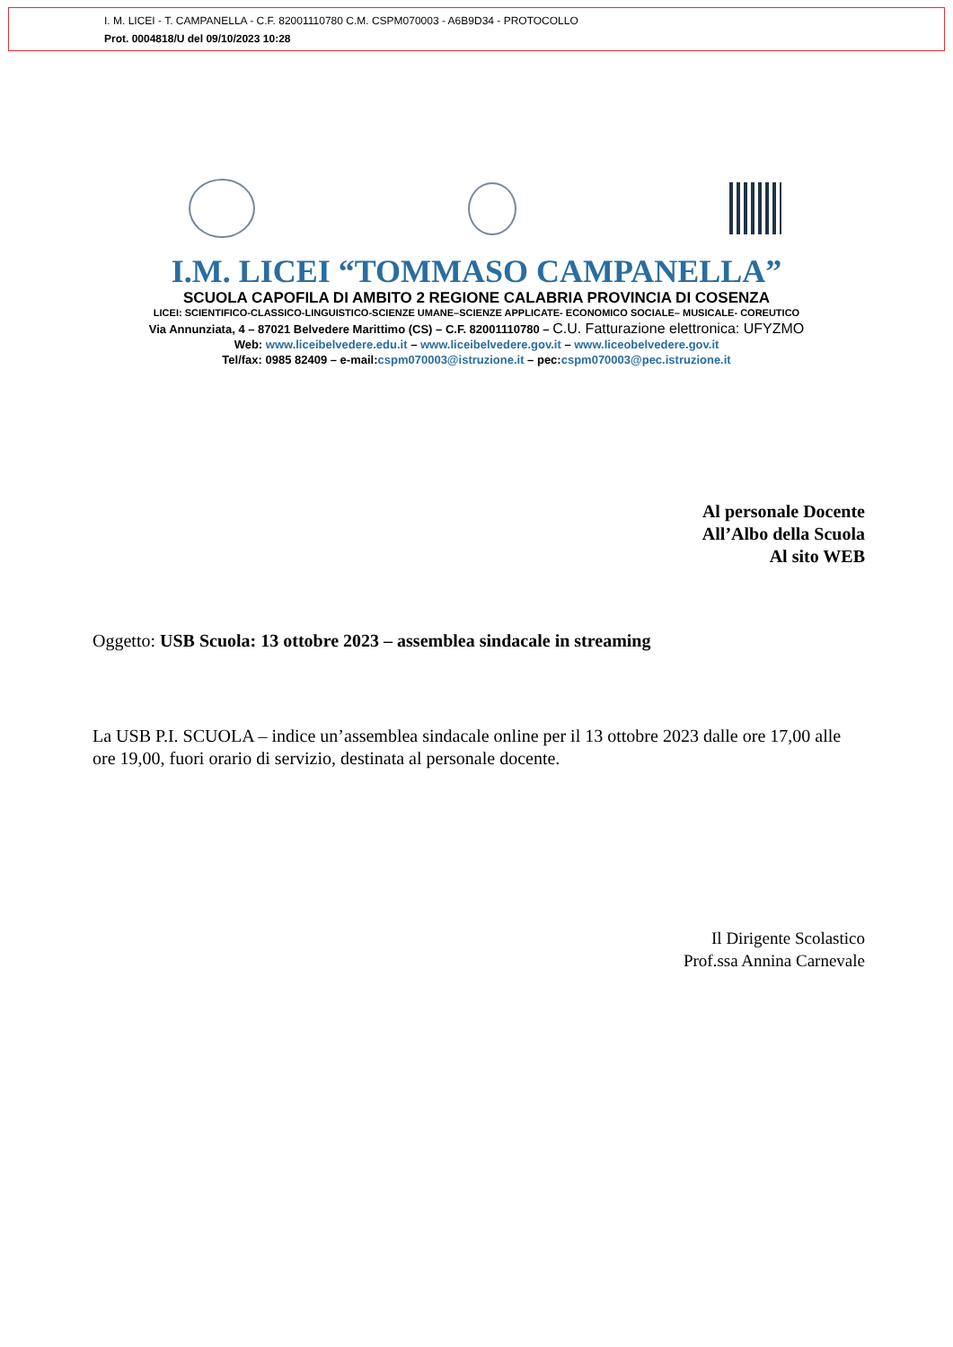I. M. LICEI - T. CAMPANELLA - C.F. 82001110780 C.M. CSPM070003 - A6B9D34 - PROTOCOLLO
Prot. 0004818/U del 09/10/2023 10:28
I.M. LICEI “TOMMASO CAMPANELLA”
SCUOLA CAPOFILA DI AMBITO 2 REGIONE CALABRIA PROVINCIA DI COSENZA
LICEI: SCIENTIFICO-CLASSICO-LINGUISTICO-SCIENZE UMANE–SCIENZE APPLICATE- ECONOMICO SOCIALE– MUSICALE- COREUTICO
Via Annunziata, 4 – 87021 Belvedere Marittimo (CS) – C.F. 82001110780 – C.U. Fatturazione elettronica: UFYZMO
Web: www.liceibelvedere.edu.it – www.liceibelvedere.gov.it – www.liceobelvedere.gov.it
Tel/fax: 0985 82409 – e-mail:cspm070003@istruzione.it – pec:cspm070003@pec.istruzione.it
Al personale Docente
All’Albo della Scuola
Al sito WEB
Oggetto: USB Scuola: 13 ottobre 2023 – assemblea sindacale in streaming
La USB P.I. SCUOLA – indice un’assemblea sindacale online per il 13 ottobre 2023 dalle ore 17,00 alle ore 19,00, fuori orario di servizio, destinata al personale docente.
Il Dirigente Scolastico
Prof.ssa Annina Carnevale